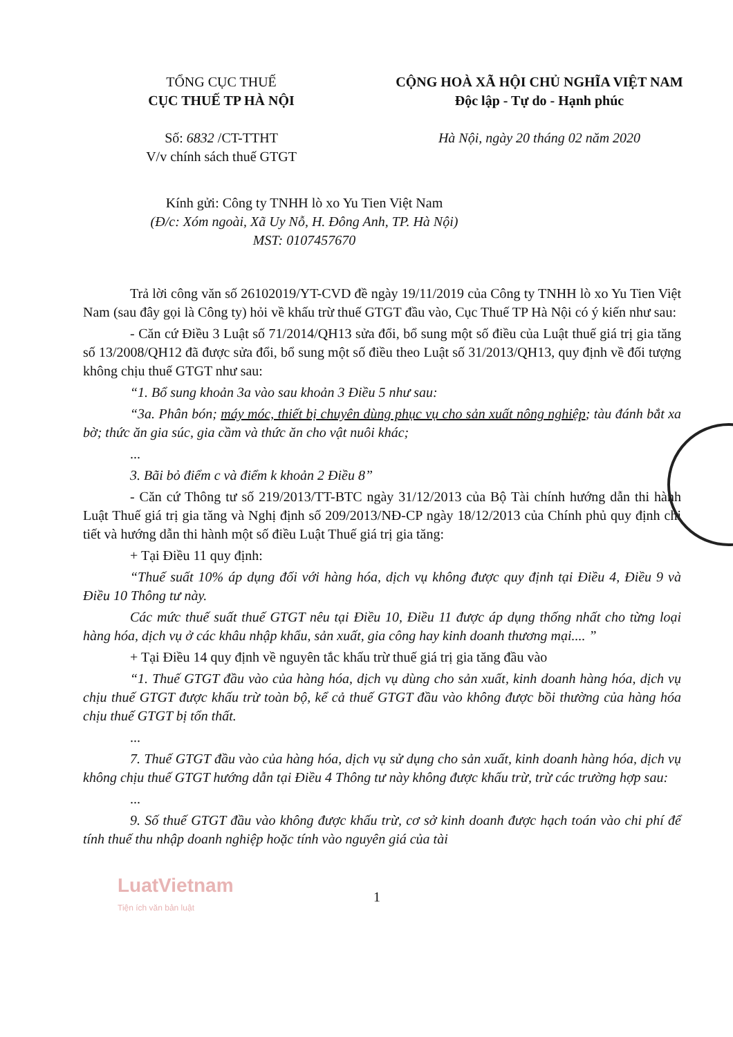TỔNG CỤC THUẾ
CỤC THUẾ TP HÀ NỘI
Số: 6832 /CT-TTHT
V/v chính sách thuế GTGT
CỘNG HOÀ XÃ HỘI CHỦ NGHĨA VIỆT NAM
Độc lập - Tự do - Hạnh phúc
Hà Nội, ngày 20 tháng 02 năm 2020
Kính gửi: Công ty TNHH lò xo Yu Tien Việt Nam
(Đ/c: Xóm ngoài, Xã Uy Nỗ, H. Đông Anh, TP. Hà Nội)
MST: 0107457670
Trả lời công văn số 26102019/YT-CVD đề ngày 19/11/2019 của Công ty TNHH lò xo Yu Tien Việt Nam (sau đây gọi là Công ty) hỏi về khấu trừ thuế GTGT đầu vào, Cục Thuế TP Hà Nội có ý kiến như sau:
- Căn cứ Điều 3 Luật số 71/2014/QH13 sửa đổi, bổ sung một số điều của Luật thuế giá trị gia tăng số 13/2008/QH12 đã được sửa đổi, bổ sung một số điều theo Luật số 31/2013/QH13, quy định về đối tượng không chịu thuế GTGT như sau:
“1. Bổ sung khoản 3a vào sau khoản 3 Điều 5 như sau:
“3a. Phân bón; máy móc, thiết bị chuyên dùng phục vụ cho sản xuất nông nghiệp; tàu đánh bắt xa bờ; thức ăn gia súc, gia cầm và thức ăn cho vật nuôi khác;
...
3. Bãi bỏ điểm c và điểm k khoản 2 Điều 8”
- Căn cứ Thông tư số 219/2013/TT-BTC ngày 31/12/2013 của Bộ Tài chính hướng dẫn thi hành Luật Thuế giá trị gia tăng và Nghị định số 209/2013/NĐ-CP ngày 18/12/2013 của Chính phủ quy định chi tiết và hướng dẫn thi hành một số điều Luật Thuế giá trị gia tăng:
+ Tại Điều 11 quy định:
“Thuế suất 10% áp dụng đối với hàng hóa, dịch vụ không được quy định tại Điều 4, Điều 9 và Điều 10 Thông tư này.
Các mức thuế suất thuế GTGT nêu tại Điều 10, Điều 11 được áp dụng thống nhất cho từng loại hàng hóa, dịch vụ ở các khâu nhập khẩu, sản xuất, gia công hay kinh doanh thương mại.... ”
+ Tại Điều 14 quy định về nguyên tắc khấu trừ thuế giá trị gia tăng đầu vào
“1. Thuế GTGT đầu vào của hàng hóa, dịch vụ dùng cho sản xuất, kinh doanh hàng hóa, dịch vụ chịu thuế GTGT được khấu trừ toàn bộ, kể cả thuế GTGT đầu vào không được bồi thường của hàng hóa chịu thuế GTGT bị tổn thất.
...
7. Thuế GTGT đầu vào của hàng hóa, dịch vụ sử dụng cho sản xuất, kinh doanh hàng hóa, dịch vụ không chịu thuế GTGT hướng dẫn tại Điều 4 Thông tư này không được khấu trừ, trừ các trường hợp sau:
...
9. Số thuế GTGT đầu vào không được khấu trừ, cơ sở kinh doanh được hạch toán vào chi phí để tính thuế thu nhập doanh nghiệp hoặc tính vào nguyên giá của tài
LuatVietnam
Tiện ích văn bản luật
1